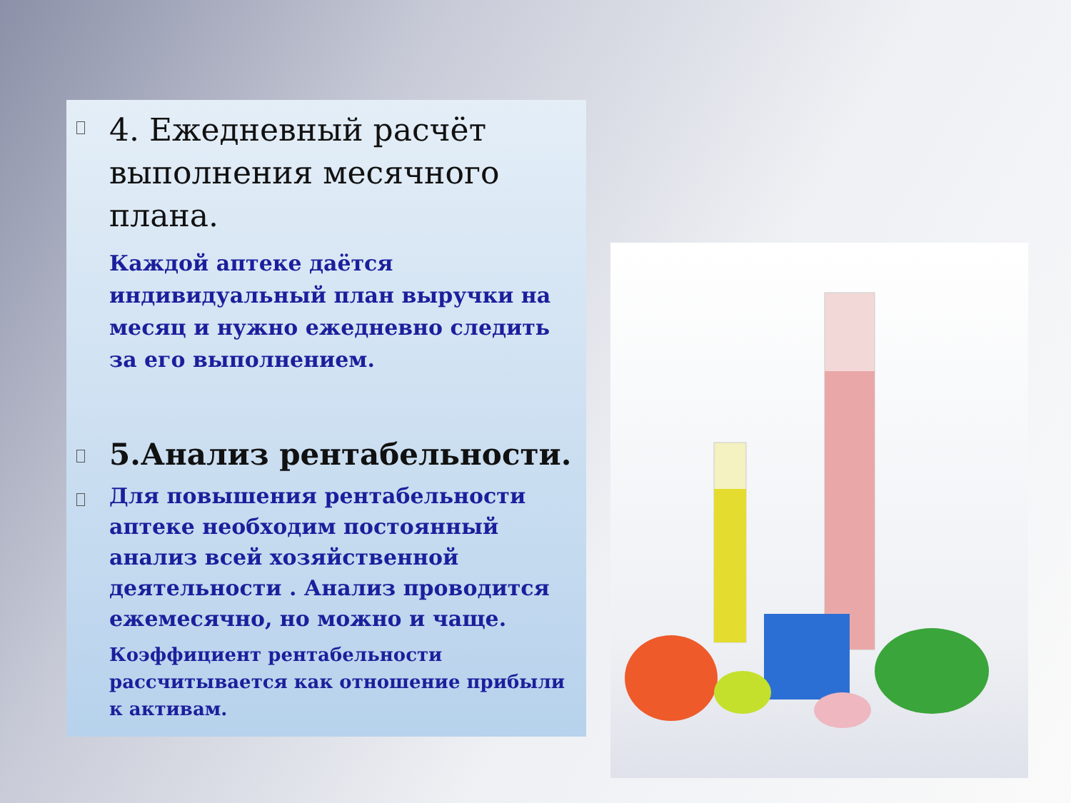■
4. Ежедневный расчёт выполнения месячного плана.
Каждой аптеке даётся индивидуальный план выручки на месяц и нужно ежедневно следить за его выполнением.
■
5.Анализ рентабельности.
■
Для повышения рентабельности аптеке необходим постоянный анализ всей хозяйственной деятельности . Анализ проводится ежемесячно, но можно и чаще.
Коэффициент рентабельности рассчитывается как отношение прибыли к активам.